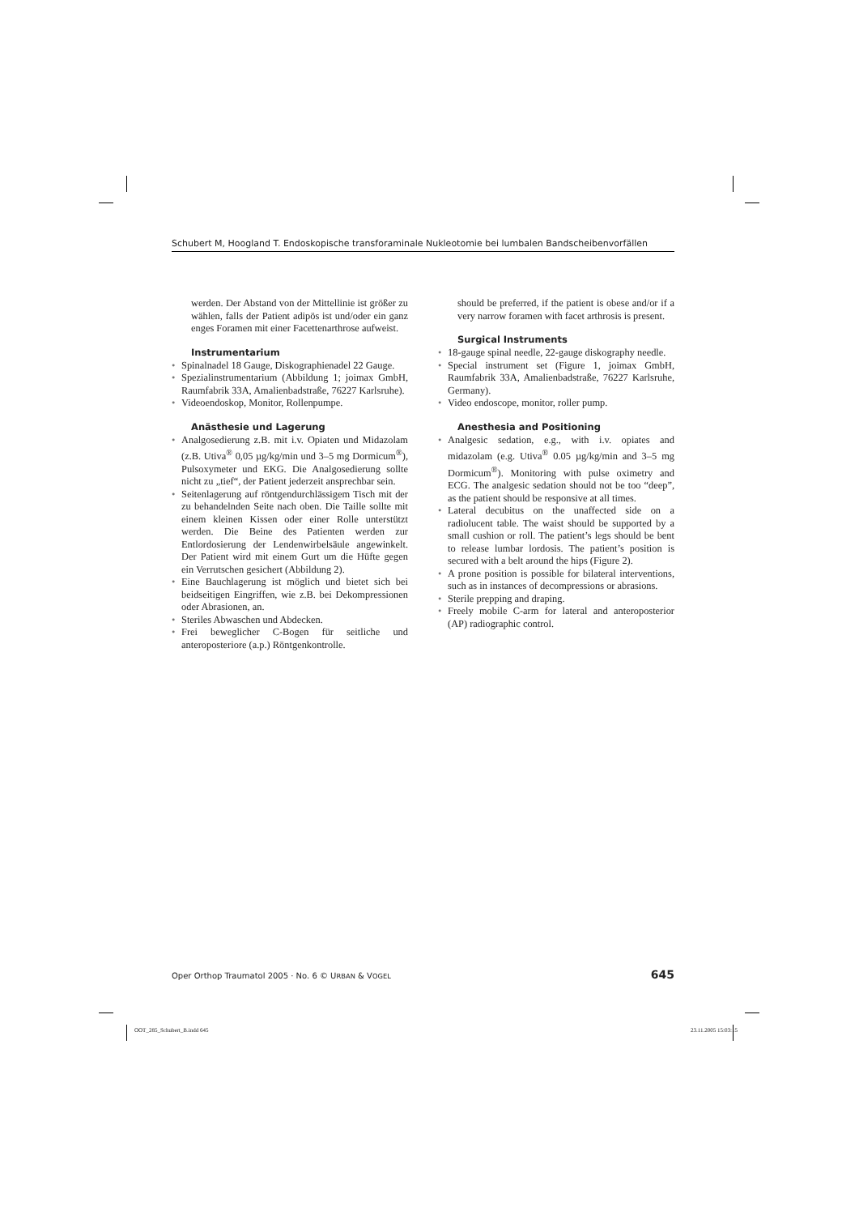Schubert M, Hoogland T. Endoskopische transforaminale Nukleotomie bei lumbalen Bandscheibenvorfällen
werden. Der Abstand von der Mittellinie ist größer zu wählen, falls der Patient adipös ist und/oder ein ganz enges Foramen mit einer Facettenarthrose aufweist.
Instrumentarium
• Spinalnadel 18 Gauge, Diskographienadel 22 Gauge.
• Spezialinstrumentarium (Abbildung 1; joimax GmbH, Raumfabrik 33A, Amalienbadstraße, 76227 Karlsruhe).
• Videoendoskop, Monitor, Rollenpumpe.
Anästhesie und Lagerung
• Analgosedierung z.B. mit i.v. Opiaten und Midazolam (z.B. Utiva<sup>®</sup> 0,05 µg/kg/min und 3–5 mg Dormicum<sup>®</sup>), Pulsoxymeter und EKG. Die Analgosedierung sollte nicht zu „tief“, der Patient jederzeit ansprechbar sein.
• Seitenlagerung auf röntgendurchlässigem Tisch mit der zu behandelnden Seite nach oben. Die Taille sollte mit einem kleinen Kissen oder einer Rolle unterstützt werden. Die Beine des Patienten werden zur Entlordosierung der Lendenwirbelsäule angewinkelt. Der Patient wird mit einem Gurt um die Hüfte gegen ein Verrutschen gesichert (Abbildung 2).
• Eine Bauchlagerung ist möglich und bietet sich bei beidseitigen Eingriffen, wie z.B. bei Dekompressionen oder Abrasionen, an.
• Steriles Abwaschen und Abdecken.
• Frei beweglicher C-Bogen für seitliche und anteroposteriore (a.p.) Röntgenkontrolle.
should be preferred, if the patient is obese and/or if a very narrow foramen with facet arthrosis is present.
Surgical Instruments
• 18-gauge spinal needle, 22-gauge diskography needle.
• Special instrument set (Figure 1, joimax GmbH, Raumfabrik 33A, Amalienbadstraße, 76227 Karlsruhe, Germany).
• Video endoscope, monitor, roller pump.
Anesthesia and Positioning
• Analgesic sedation, e.g., with i.v. opiates and midazolam (e.g. Utiva<sup>®</sup> 0.05 µg/kg/min and 3–5 mg Dormicum<sup>®</sup>). Monitoring with pulse oximetry and ECG. The analgesic sedation should not be too “deep”, as the patient should be responsive at all times.
• Lateral decubitus on the unaffected side on a radiolucent table. The waist should be supported by a small cushion or roll. The patient’s legs should be bent to release lumbar lordosis. The patient’s position is secured with a belt around the hips (Figure 2).
• A prone position is possible for bilateral interventions, such as in instances of decompressions or abrasions.
• Sterile prepping and draping.
• Freely mobile C-arm for lateral and anteroposterior (AP) radiographic control.
Oper Orthop Traumatol 2005 · No. 6 © URBAN & VOGEL 645
OOT_285_Schubert_B.indd 645 23.11.2005 15:03:15